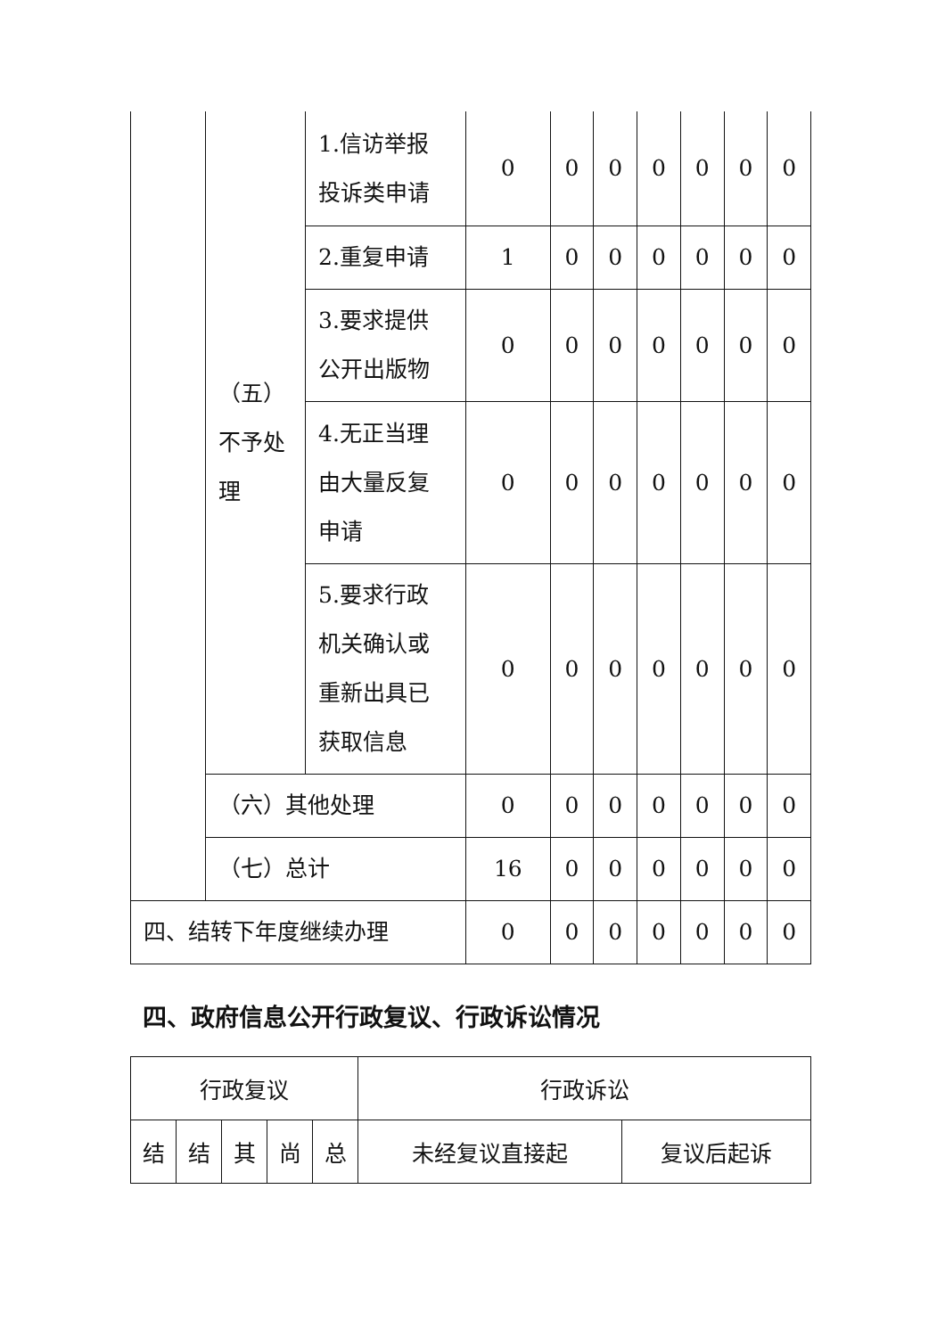| | （五） 不予处 理 | 1.信访举报 投诉类申请 | 0 | 0 | 0 | 0 | 0 | 0 | 0 |
| | | 2.重复申请 | 1 | 0 | 0 | 0 | 0 | 0 | 0 |
| | | 3.要求提供 公开出版物 | 0 | 0 | 0 | 0 | 0 | 0 | 0 |
| | | 4.无正当理 由大量反复 申请 | 0 | 0 | 0 | 0 | 0 | 0 | 0 |
| | | 5.要求行政 机关确认或 重新出具已 获取信息 | 0 | 0 | 0 | 0 | 0 | 0 | 0 |
| | （六）其他处理 | | 0 | 0 | 0 | 0 | 0 | 0 | 0 |
| | （七）总计 | | 16 | 0 | 0 | 0 | 0 | 0 | 0 |
| 四、结转下年度继续办理 | | | 0 | 0 | 0 | 0 | 0 | 0 | 0 |
四、政府信息公开行政复议、行政诉讼情况
| 行政复议 | | | | | 行政诉讼 | |
| --- | --- | --- | --- | --- | --- | --- |
| 结 | 结 | 其 | 尚 | 总 | 未经复议直接起 | 复议后起诉 |